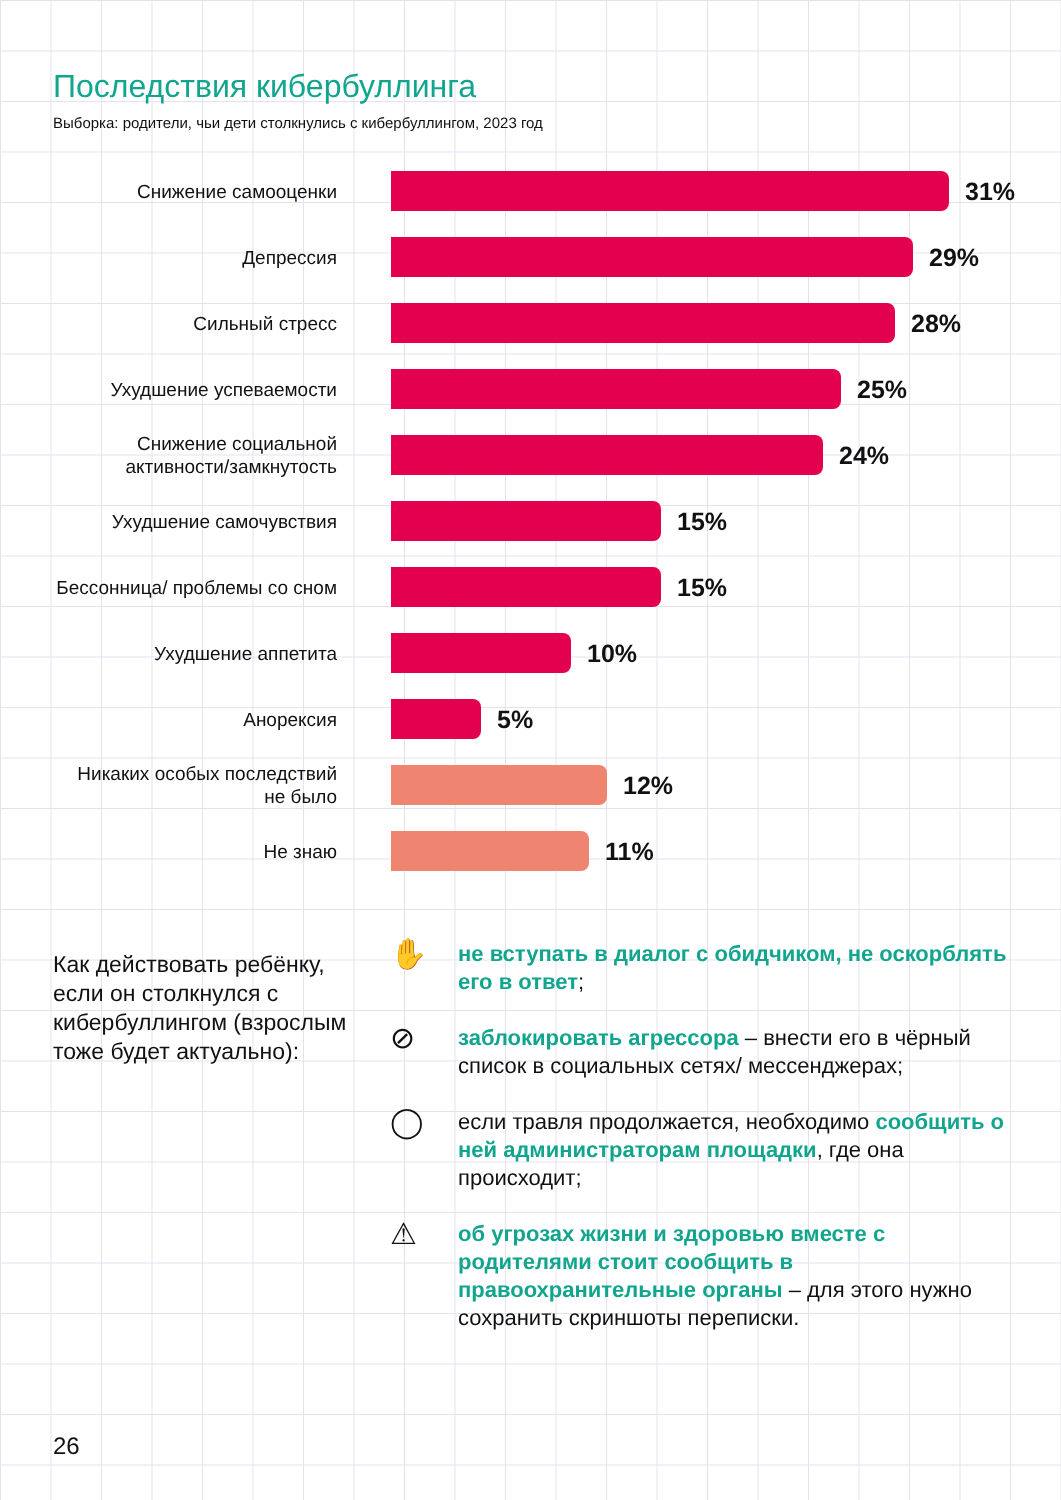Последствия кибербуллинга
Выборка: родители, чьи дети столкнулись с кибербуллингом, 2023 год
Снижение самооценки
31%
Депрессия
29%
Сильный стресс
28%
Ухудшение успеваемости
25%
Снижение социальной активности/замкнутость
24%
Ухудшение самочувствия
15%
Бессонница/ проблемы со сном
15%
Ухудшение аппетита
10%
Анорексия
5%
Никаких особых последствий не было
12%
Не знаю
11%
Как действовать ребёнку, если он столкнулся с кибербуллингом (взрослым тоже будет актуально):
✋
не вступать в диалог с обидчиком, не оскорблять его в ответ;
⊘
заблокировать агрессора – внести его в чёрный список в социальных сетях/ мессенджерах;
◯
если травля продолжается, необходимо сообщить о ней администраторам площадки, где она происходит;
⚠
об угрозах жизни и здоровью вместе с родителями стоит сообщить в правоохранительные органы – для этого нужно сохранить скриншоты переписки.
26